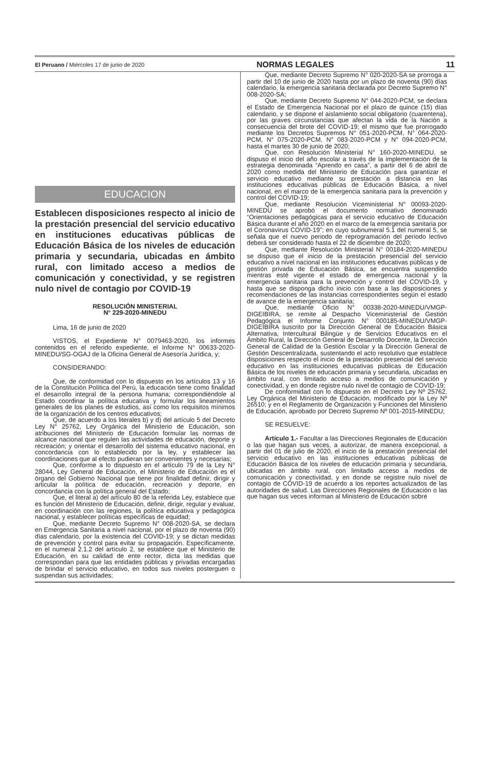El Peruano / Miércoles 17 de junio de 2020 NORMAS LEGALES 11
EDUCACION
Establecen disposiciones respecto al inicio de la prestación presencial del servicio educativo en instituciones educativas públicas de Educación Básica de los niveles de educación primaria y secundaria, ubicadas en ámbito rural, con limitado acceso a medios de comunicación y conectividad, y se registren nulo nivel de contagio por COVID-19
RESOLUCIÓN MINISTERIAL
N° 229-2020-MINEDU
Lima, 16 de junio de 2020
VISTOS, el Expediente N° 0079463-2020, los informes contenidos en el referido expediente, el Informe N° 00633-2020-MINEDU/SG-OGAJ de la Oficina General de Asesoría Jurídica, y;
CONSIDERANDO:
Que, de conformidad con lo dispuesto en los artículos 13 y 16 de la Constitución Política del Perú, la educación tiene como finalidad el desarrollo integral de la persona humana; correspondiéndole al Estado coordinar la política educativa y formular los lineamientos generales de los planes de estudios, así como los requisitos mínimos de la organización de los centros educativos;
Que, de acuerdo a los literales b) y d) del artículo 5 del Decreto Ley N° 25762, Ley Orgánica del Ministerio de Educación, son atribuciones del Ministerio de Educación formular las normas de alcance nacional que regulen las actividades de educación, deporte y recreación; y orientar el desarrollo del sistema educativo nacional, en concordancia con lo establecido por la ley, y establecer las coordinaciones que al efecto pudieran ser convenientes y necesarias;
Que, conforme a lo dispuesto en el artículo 79 de la Ley N° 28044, Ley General de Educación, el Ministerio de Educación es el órgano del Gobierno Nacional que tiene por finalidad definir, dirigir y articular la política de educación, recreación y deporte, en concordancia con la política general del Estado;
Que, el literal a) del artículo 80 de la referida Ley, establece que es función del Ministerio de Educación, definir, dirigir, regular y evaluar, en coordinación con las regiones, la política educativa y pedagógica nacional, y establecer políticas específicas de equidad;
Que, mediante Decreto Supremo N° 008-2020-SA, se declara en Emergencia Sanitaria a nivel nacional, por el plazo de noventa (90) días calendario, por la existencia del COVID-19; y se dictan medidas de prevención y control para evitar su propagación. Específicamente, en el numeral 2.1.2 del artículo 2, se establece que el Ministerio de Educación, en su calidad de ente rector, dicta las medidas que correspondan para que las entidades públicas y privadas encargadas de brindar el servicio educativo, en todos sus niveles posterguen o suspendan sus actividades;
Que, mediante Decreto Supremo N° 020-2020-SA se prorroga a partir del 10 de junio de 2020 hasta por un plazo de noventa (90) días calendario, la emergencia sanitaria declarada por Decreto Supremo N° 008-2020-SA;
Que, mediante Decreto Supremo N° 044-2020-PCM, se declara el Estado de Emergencia Nacional por el plazo de quince (15) días calendario, y se dispone el aislamiento social obligatorio (cuarentena), por las graves circunstancias que afectan la vida de la Nación a consecuencia del brote del COVID-19; el mismo que fue prorrogado mediante los Decretos Supremos N° 051-2020-PCM, N° 064-2020-PCM, N° 075-2020-PCM, N° 083-2020-PCM y N° 094-2020-PCM, hasta el martes 30 de junio de 2020;
Que, con Resolución Ministerial N° 160-2020-MINEDU, se dispuso el inicio del año escolar a través de la implementación de la estrategia denominada “Aprendo en casa”, a partir del 6 de abril de 2020 como medida del Ministerio de Educación para garantizar el servicio educativo mediante su prestación a distancia en las instituciones educativas públicas de Educación Básica, a nivel nacional, en el marco de la emergencia sanitaria para la prevención y control del COVID-19;
Que, mediante Resolución Viceministerial N° 00093-2020-MINEDU se aprobó el documento normativo denominado “Orientaciones pedagógicas para el servicio educativo de Educación Básica durante el año 2020 en el marco de la emergencia sanitaria por el Coronavirus COVID-19”; en cuyo subnumeral 5.1 del numeral 5, se señala que el nuevo periodo de reprogramación del periodo lectivo deberá ser considerado hasta el 22 de diciembre de 2020;
Que, mediante Resolución Ministerial N° 00184-2020-MINEDU se dispuso que el inicio de la prestación presencial del servicio educativo a nivel nacional en las instituciones educativas públicas y de gestión privada de Educación Básica, se encuentra suspendido mientras esté vigente el estado de emergencia nacional y la emergencia sanitaria para la prevención y control del COVID-19, y hasta que se disponga dicho inicio con base a las disposiciones y recomendaciones de las instancias correspondientes según el estado de avance de la emergencia sanitaria;
Que, mediante Oficio N° 00338-2020-MINEDU/VMGP-DIGEIBIRA, se remite al Despacho Viceministerial de Gestión Pedagógica el Informe Conjunto N° 000185-MINEDU/VMGP-DIGEIBIRA suscrito por la Dirección General de Educación Básica Alternativa, Intercultural Bilingüe y de Servicios Educativos en el Ámbito Rural, la Dirección General de Desarrollo Docente, la Dirección General de Calidad de la Gestión Escolar y la Dirección General de Gestión Descentralizada, sustentando el acto resolutivo que establece disposiciones respecto el inicio de la prestación presencial del servicio educativo en las instituciones educativas públicas de Educación Básica de los niveles de educación primaria y secundaria, ubicadas en ámbito rural, con limitado acceso a medios de comunicación y conectividad, y en donde registre nulo nivel de contagio de COVID-19;
De conformidad con lo dispuesto en el Decreto Ley Nº 25762, Ley Orgánica del Ministerio de Educación, modificado por la Ley Nº 26510; y en el Reglamento de Organización y Funciones del Ministerio de Educación, aprobado por Decreto Supremo Nº 001-2015-MINEDU;
SE RESUELVE:
Artículo 1.- Facultar a las Direcciones Regionales de Educación o las que hagan sus veces, a autorizar, de manera excepcional, a partir del 01 de julio de 2020, el inicio de la prestación presencial del servicio educativo en las instituciones educativas públicas de Educación Básica de los niveles de educación primaria y secundaria, ubicadas en ámbito rural, con limitado acceso a medios de comunicación y conectividad, y en donde se registre nulo nivel de contagio de COVID-19 de acuerdo a los reportes actualizados de las autoridades de salud. Las Direcciones Regionales de Educación o las que hagan sus veces informan al Ministerio de Educación sobre